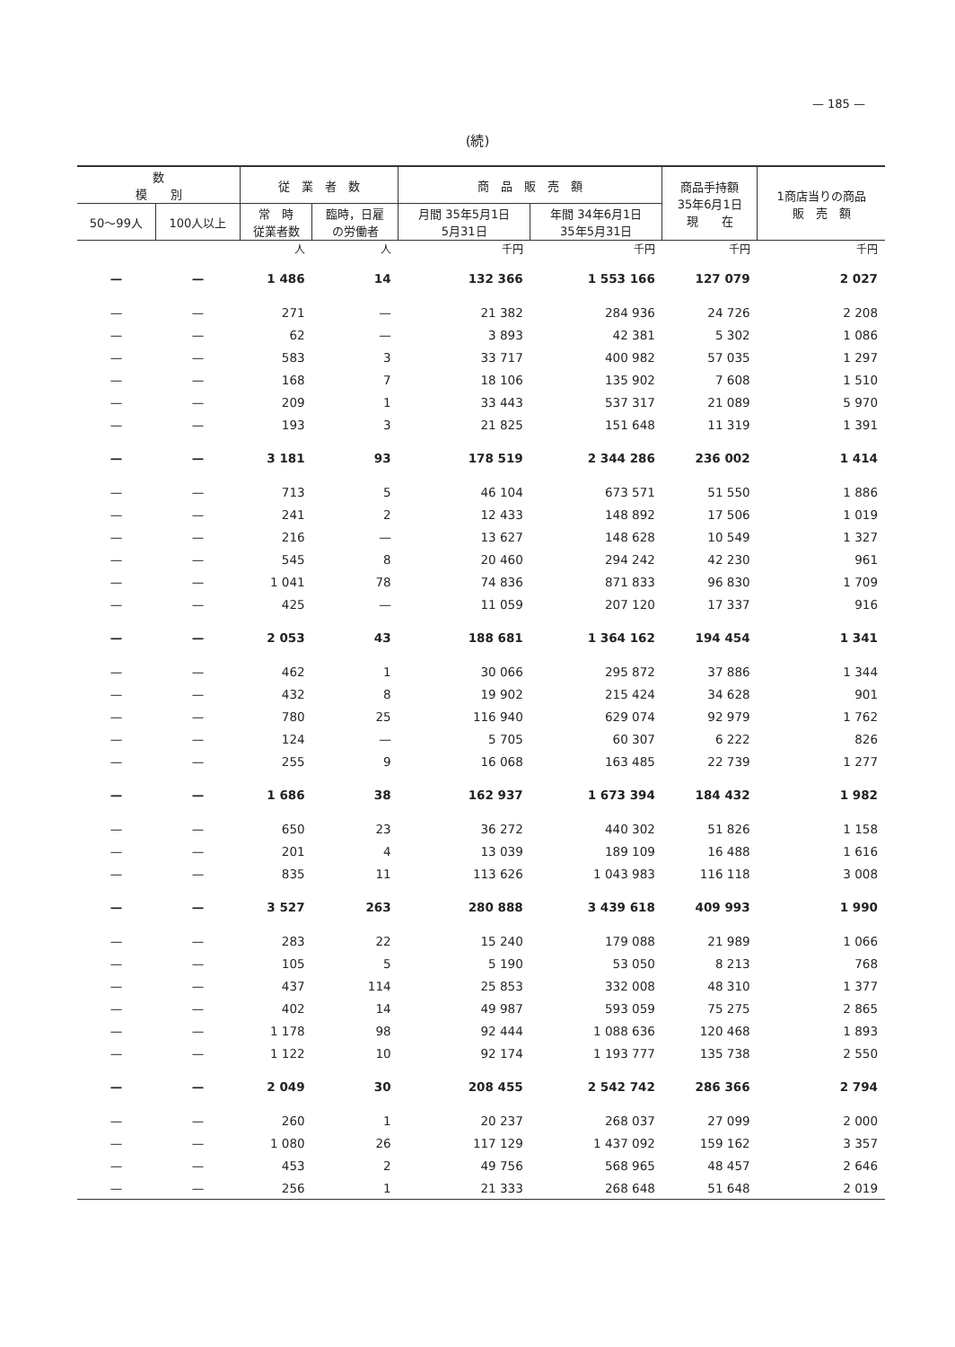— 185 —
(続)
| 数 模 別 | | 従 業 者 数 | | 商 品 販 売 額 | | 商品手持額 35年6月1日 現 在 | 1商店当りの商品 販 売 額 |
| --- | --- | --- | --- | --- | --- | --- | --- |
| 50～99人 | 100人以上 | 常 時 従業者数 | 臨時，日雇 の労働者 | 月間 35年5月1日 5月31日 | 年間 34年6月1日 35年5月31日 | | |
| | | 人 | 人 | 千円 | 千円 | 千円 | 千円 |
| — | — | 1 486 | 14 | 132 366 | 1 553 166 | 127 079 | 2 027 |
| — | — | 271 | — | 21 382 | 284 936 | 24 726 | 2 208 |
| — | — | 62 | — | 3 893 | 42 381 | 5 302 | 1 086 |
| — | — | 583 | 3 | 33 717 | 400 982 | 57 035 | 1 297 |
| — | — | 168 | 7 | 18 106 | 135 902 | 7 608 | 1 510 |
| — | — | 209 | 1 | 33 443 | 537 317 | 21 089 | 5 970 |
| — | — | 193 | 3 | 21 825 | 151 648 | 11 319 | 1 391 |
| — | — | 3 181 | 93 | 178 519 | 2 344 286 | 236 002 | 1 414 |
| — | — | 713 | 5 | 46 104 | 673 571 | 51 550 | 1 886 |
| — | — | 241 | 2 | 12 433 | 148 892 | 17 506 | 1 019 |
| — | — | 216 | — | 13 627 | 148 628 | 10 549 | 1 327 |
| — | — | 545 | 8 | 20 460 | 294 242 | 42 230 | 961 |
| — | — | 1 041 | 78 | 74 836 | 871 833 | 96 830 | 1 709 |
| — | — | 425 | — | 11 059 | 207 120 | 17 337 | 916 |
| — | — | 2 053 | 43 | 188 681 | 1 364 162 | 194 454 | 1 341 |
| — | — | 462 | 1 | 30 066 | 295 872 | 37 886 | 1 344 |
| — | — | 432 | 8 | 19 902 | 215 424 | 34 628 | 901 |
| — | — | 780 | 25 | 116 940 | 629 074 | 92 979 | 1 762 |
| — | — | 124 | — | 5 705 | 60 307 | 6 222 | 826 |
| — | — | 255 | 9 | 16 068 | 163 485 | 22 739 | 1 277 |
| — | — | 1 686 | 38 | 162 937 | 1 673 394 | 184 432 | 1 982 |
| — | — | 650 | 23 | 36 272 | 440 302 | 51 826 | 1 158 |
| — | — | 201 | 4 | 13 039 | 189 109 | 16 488 | 1 616 |
| — | — | 835 | 11 | 113 626 | 1 043 983 | 116 118 | 3 008 |
| — | — | 3 527 | 263 | 280 888 | 3 439 618 | 409 993 | 1 990 |
| — | — | 283 | 22 | 15 240 | 179 088 | 21 989 | 1 066 |
| — | — | 105 | 5 | 5 190 | 53 050 | 8 213 | 768 |
| — | — | 437 | 114 | 25 853 | 332 008 | 48 310 | 1 377 |
| — | — | 402 | 14 | 49 987 | 593 059 | 75 275 | 2 865 |
| — | — | 1 178 | 98 | 92 444 | 1 088 636 | 120 468 | 1 893 |
| — | — | 1 122 | 10 | 92 174 | 1 193 777 | 135 738 | 2 550 |
| — | — | 2 049 | 30 | 208 455 | 2 542 742 | 286 366 | 2 794 |
| — | — | 260 | 1 | 20 237 | 268 037 | 27 099 | 2 000 |
| — | — | 1 080 | 26 | 117 129 | 1 437 092 | 159 162 | 3 357 |
| — | — | 453 | 2 | 49 756 | 568 965 | 48 457 | 2 646 |
| — | — | 256 | 1 | 21 333 | 268 648 | 51 648 | 2 019 |